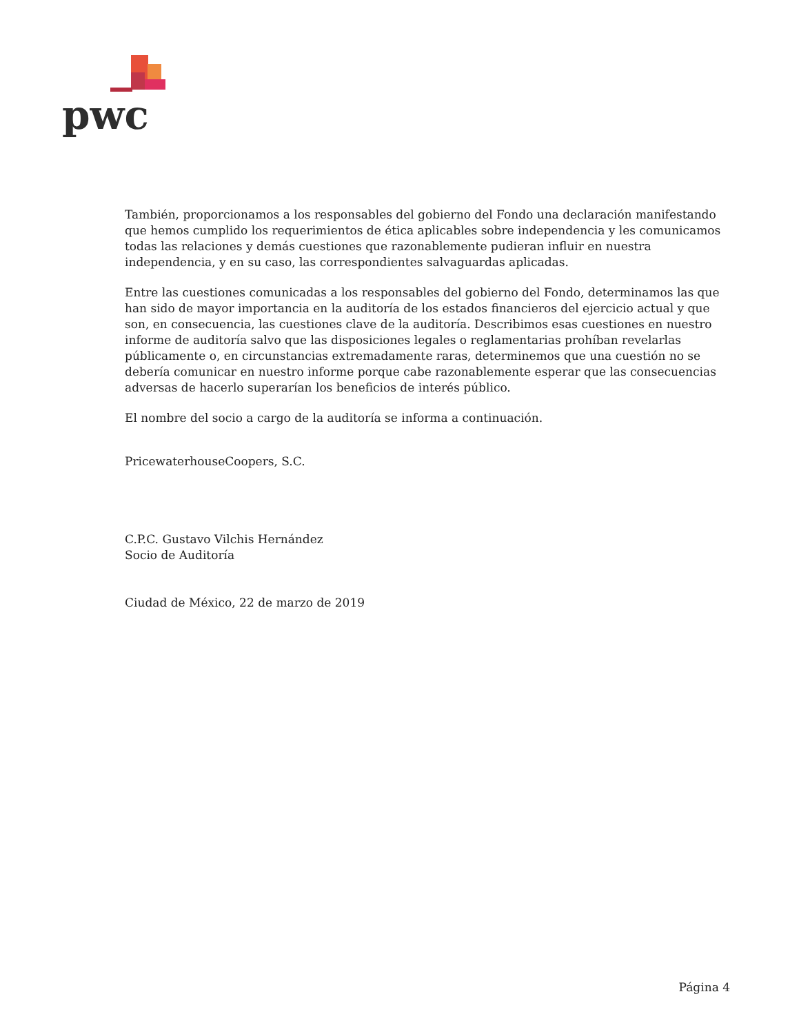pwc
También, proporcionamos a los responsables del gobierno del Fondo una declaración manifestando que hemos cumplido los requerimientos de ética aplicables sobre independencia y les comunicamos todas las relaciones y demás cuestiones que razonablemente pudieran influir en nuestra independencia, y en su caso, las correspondientes salvaguardas aplicadas.
Entre las cuestiones comunicadas a los responsables del gobierno del Fondo, determinamos las que han sido de mayor importancia en la auditoría de los estados financieros del ejercicio actual y que son, en consecuencia, las cuestiones clave de la auditoría. Describimos esas cuestiones en nuestro informe de auditoría salvo que las disposiciones legales o reglamentarias prohíban revelarlas públicamente o, en circunstancias extremadamente raras, determinemos que una cuestión no se debería comunicar en nuestro informe porque cabe razonablemente esperar que las consecuencias adversas de hacerlo superarían los beneficios de interés público.
El nombre del socio a cargo de la auditoría se informa a continuación.
PricewaterhouseCoopers, S.C.
C.P.C. Gustavo Vilchis Hernández
Socio de Auditoría
Ciudad de México, 22 de marzo de 2019
Página 4